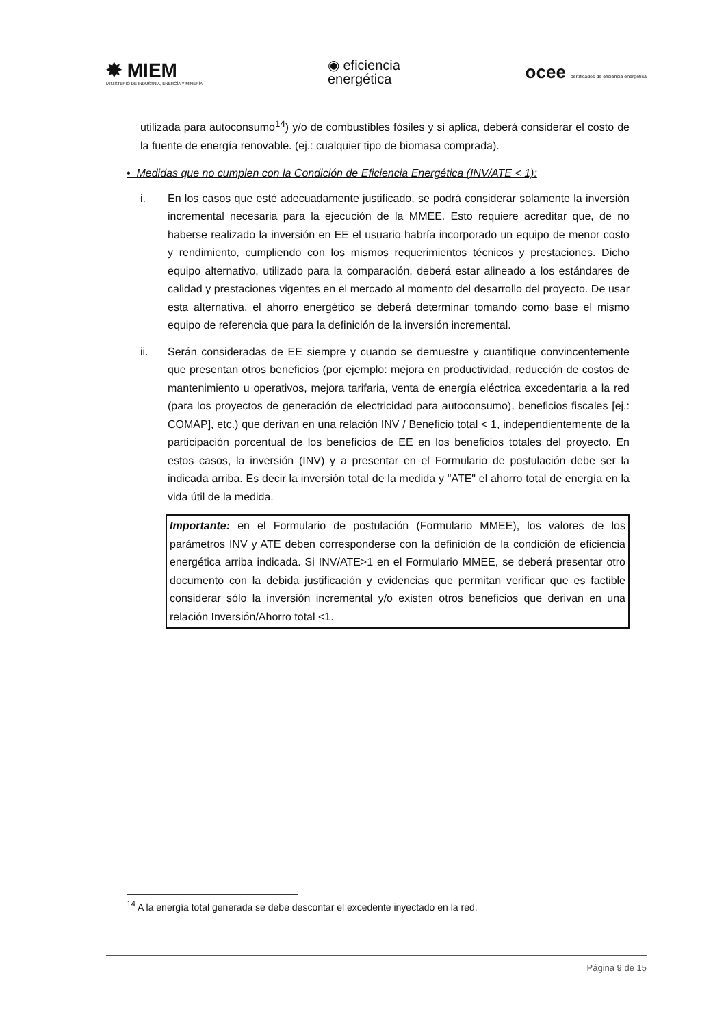✸ MIEM
MINISTERIO DE INDUSTRIA, ENERGÍA Y MINERÍA
◉ eficiencia
energética
ocee certificados de eficiencia energética
utilizada para autoconsumo<sup>14</sup>) y/o de combustibles fósiles y si aplica, deberá considerar el costo de la fuente de energía renovable. (ej.: cualquier tipo de biomasa comprada).
• Medidas que no cumplen con la Condición de Eficiencia Energética (INV/ATE < 1):
i. En los casos que esté adecuadamente justificado, se podrá considerar solamente la inversión incremental necesaria para la ejecución de la MMEE. Esto requiere acreditar que, de no haberse realizado la inversión en EE el usuario habría incorporado un equipo de menor costo y rendimiento, cumpliendo con los mismos requerimientos técnicos y prestaciones. Dicho equipo alternativo, utilizado para la comparación, deberá estar alineado a los estándares de calidad y prestaciones vigentes en el mercado al momento del desarrollo del proyecto. De usar esta alternativa, el ahorro energético se deberá determinar tomando como base el mismo equipo de referencia que para la definición de la inversión incremental.
ii. Serán consideradas de EE siempre y cuando se demuestre y cuantifique convincentemente que presentan otros beneficios (por ejemplo: mejora en productividad, reducción de costos de mantenimiento u operativos, mejora tarifaria, venta de energía eléctrica excedentaria a la red (para los proyectos de generación de electricidad para autoconsumo), beneficios fiscales [ej.: COMAP], etc.) que derivan en una relación INV / Beneficio total < 1, independientemente de la participación porcentual de los beneficios de EE en los beneficios totales del proyecto. En estos casos, la inversión (INV) y a presentar en el Formulario de postulación debe ser la indicada arriba. Es decir la inversión total de la medida y "ATE" el ahorro total de energía en la vida útil de la medida.
Importante: en el Formulario de postulación (Formulario MMEE), los valores de los parámetros INV y ATE deben corresponderse con la definición de la condición de eficiencia energética arriba indicada. Si INV/ATE>1 en el Formulario MMEE, se deberá presentar otro documento con la debida justificación y evidencias que permitan verificar que es factible considerar sólo la inversión incremental y/o existen otros beneficios que derivan en una relación Inversión/Ahorro total <1.
<sup>14</sup> A la energía total generada se debe descontar el excedente inyectado en la red.
Página 9 de 15